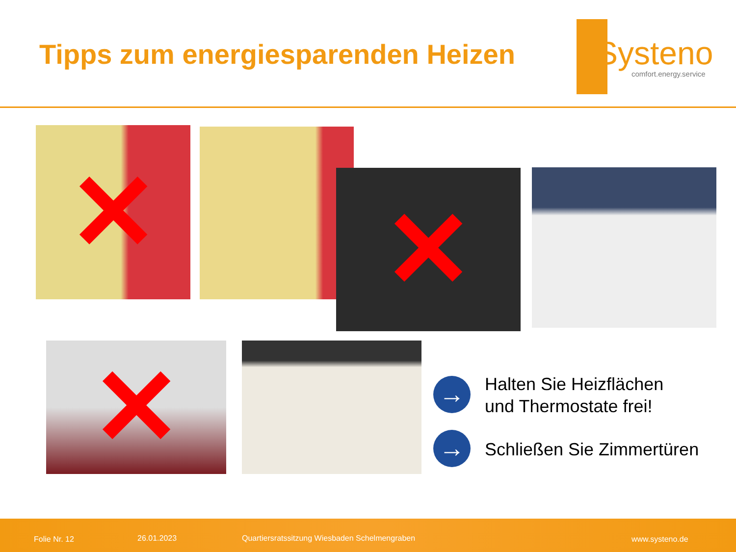Tipps zum energiesparenden Heizen
Systeno
comfort.energy.service
✕
✕
✕
→
Halten Sie Heizflächen
und Thermostate frei!
→ Schließen Sie Zimmertüren
Folie Nr. 12 26.01.2023 Quartiersratssitzung Wiesbaden Schelmengraben www.systeno.de